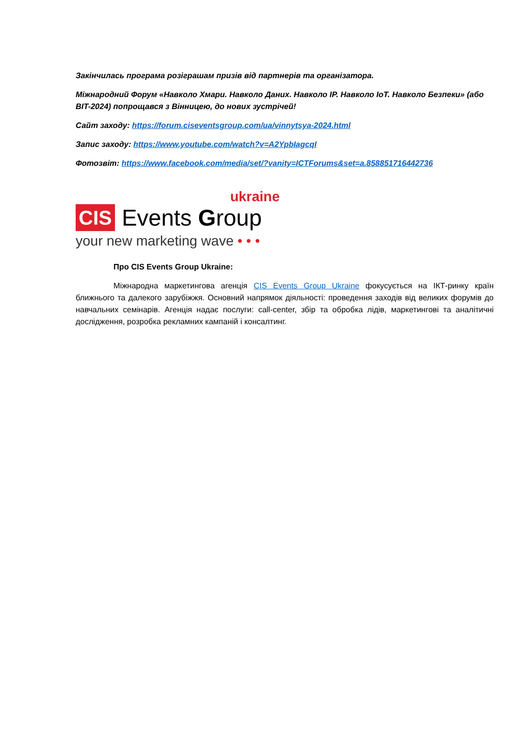Закінчилась програма розіграшам призів від партнерів та організатора.
Міжнародний Форум «Навколо Хмари. Навколо Даних. Навколо IP. Навколо IoT. Навколо Безпеки» (або BIT-2024) попрощався з Вінницею, до нових зустрічей!
Сайт заходу: https://forum.ciseventsgroup.com/ua/vinnytsya-2024.html
Запис заходу: https://www.youtube.com/watch?v=A2YpbIagcqI
Фотозвіт: https://www.facebook.com/media/set/?vanity=ICTForums&set=a.858851716442736
ukraine
CIS Events Group
your new marketing wave • • •
Про CIS Events Group Ukraine:
Міжнародна маркетингова агенція CIS Events Group Ukraine фокусується на ІКТ-ринку країн ближнього та далекого зарубіжжя. Основний напрямок діяльності: проведення заходів від великих форумів до навчальних семінарів. Агенція надає послуги: call-center, збір та обробка лідів, маркетингові та аналітичні дослідження, розробка рекламних кампаній і консалтинг.